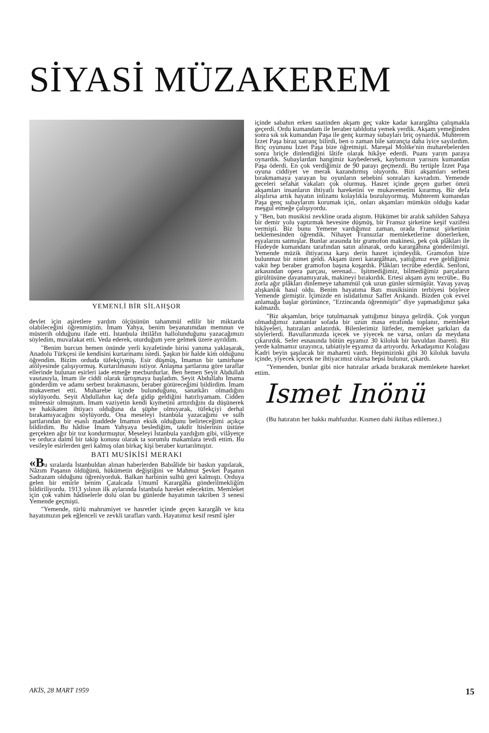SİYASİ MÜZAKEREM
YEMENLİ BİR SİLAHŞOR
devlet için aşiretlere yardım ölçüsünün tahammül edilir bir miktarda olabileceğini öğrenmiştim. İmam Yahya, benim beyanatımdan memnun ve müsterih olduğunu ifade etti. İstanbula ihtilâfın hallolunduğunu yazacağımızı söyledim, muvafakat etti. Veda ederek, oturduğum yere gelmek üzere ayrıldım.
"Benim burcun hemen önünde yerli kıyafetinde birisi yanıma yaklaşarak, Anadolu Türkçesi ile kendisini kurtarmamı istedi. Şaşkın bir halde kim olduğunu öğrendim. Bizim orduda tüfekçiymiş. Esir düşmüş, İmamın bir tamirhane atölyesinde çalışıyormuş. Kurtarılmasını istiyor. Anlaşma şartlarına göre taraflar ellerinde bulunan esirleri iade etmeğe mecburdurlar. Ben hemen Seyit Abdullah vasıtasıyla, İmam ile ciddi olarak tartışmaya başladım. Seyit Abdullahı İmama gönderdim ve adamı serbest bırakmasını, beraber götüreceğimi bildirdim. İmam mukavemet etti. Muharebe içinde bulunduğunu, sanatkârı olmadığını söylüyordu. Seyit Abdullahın kaç defa gidip geldiğini hatırlıyamam. Cidden müteessir olmuştum. İmam vaziyetin kendi kıymetini arttırdığını da düşünerek ve hakikaten ihtiyacı olduğuna da şüphe olmıyarak, tüfekçiyi derhal bırakamıyacağını söylüyordu. Ona meseleyi İstanbula yazacağımı ve sulh şartlarından bir esaslı maddede İmamın eksik olduğunu belirteceğimi açıkça bildirdim. Bu hâdise İmam Yahyaya beslediğim, takdir hislerinin üstüne gerçekten ağır bir toz kondurmuştur. Meseleyi İstanbula yazdığım gibi, vilâyetçe ve orduca daimî bir takip konusu olarak ta sorumlu makamlara tevdi ettim. Bu vesileyle esirlerden geri kalmış olan birkaç kişi beraber kurtarılmıştır.
BATI MUSİKİSİ MERAKI
«Bu sıralarda İstanbuldan alınan haberlerden Babıâlide bir baskın yapılarak, Nâzım Paşanın öldüğünü, hükümetin değiştiğini ve Mahmut Şevket Paşanın Sadrazam olduğunu öğreniyorduk. Balkan harbinin sulhü geri kalmıştı. Orduya gelen bir emirle benim Çatalcada Umumî Karargâha gönderilmekliğim bildiriliyordu. 1913 yılının ilk aylarında İstanbula hareket edecektim. Memleket için çok vahim hâdiselerle dolu olan bu günlerde hayatımın takriben 3 senesi Yemende geçmişti.
"Yemende, türlü mahrumiyet ve hasretler içinde geçen karargâh ve kıta hayatımızın pek eğlenceli ve zevkli tarafları vardı. Hayatımız kesif resmî işler
içinde sabahın erken saatinden akşam geç vakte kadar karargâhta çalışmakla geçerdi. Ordu kumandam ile beraber tabldotta yemek yerdik. Akşam yemeğinden sonra sık sık kumandan Paşa ile genç kurmay subayları briç oynardık. Muhterem İzzet Paşa biraz satranç bilirdi, ben o zaman bile satrançta daha iyice sayılırdım. Briç oyununu İzzet Paşa bize öğretmişti. Mareşal Moltke'nin muharebelerden sonra briçle dinlendiğini lâtife olarak hikâye ederdi. Puanı yarım paraya oynardık. Subaylardan hangimiz kaybedersek, kaybımızın yarısını kumandan Paşa öderdi. En çok verdiğimiz de 90 parayı geçmezdi. Bu tertiple İzzet Paşa oyuna ciddiyet ve merak kazandırmış oluyordu. Bizi akşamları serbest bırakmamaya yarayan bu oyunların sebebini sonraları kavradım. Yemende geceleri sefahat vakaları çok olurmuş. Hasret içinde geçen gurbet ömrü akşamları insanların ihtiyatlı hareketini ve mukavemetini kırarmış. Bir defa alışılırsa artık hayatın intizamı kolaylıkla bozuluyormuş. Muhterem kumandan Paşa genç subaylarım korumak için,. onları akşamları mümkün olduğu kadar meşgul etmeğe çalışıyordu.
y "Ben, batı musikisi zevkline orada alıştım. Hükümet bir aralık sahilden Sahaya bir demir yolu yaptırmak hevesine düşmüş, bir Fransız şirketine keşif vazifesi vermişti. Biz bunu Yemene vardığımız zaman, orada Fransız şirketinin beklemesinden öğrendik. Nihayet Fransızlar memleketlerine dönerlerken, eşyalarını satmışlar. Bunlar arasında bir gramofon makinesi, pek çok plâkları ile Hudeyde kumandanı tarafından satın alınarak, ordu karargâhına gönderilmişti. Yemende müzik ihtiyacına karşı derin hasret içindeydik. Gramofon bize bulunmaz bir nimet geldi. Akşam üzeri karargâhtan, yattığımız eve geldiğimiz vakit hep beraber gramofon başına koşardık. Plâkları tecrübe ederdik. Senfoni, arkasından opera parçası, serenad... İşitmediğimiz, bilmediğimiz parçaların gürültüsüne dayanamıyarak, makineyi bırakırdık. Ertesi akşam aynı tecrübe.. Bu zorla ağır plâkları dinlemeye tahammül çok uzun günler sürmüştür. Yavaş yavaş alışkanlık hasıl oldu. Benim hayatıma Batı musikisinin terbiyesi böylece Yemende girmiştir. İçimizde en istidatlımız Saffet Arıkandı. Bizden çok evvel anlamağa başlar görününce, "Erzincanda öğrenmiştir" diye yapmadığımız şaka kalmazdı.
"Biz akşamlan, briçe tutulmazsak yattığımız binaya gelirdik. Çok yorgun olmadığımız zamanlar sofada bir uzun masa etrafında toplanır, memleket hikâyeleri, hatıraları anlatırdık. Bilenlerimiz lütfeder, memleket şarkıları da söylerlerdi. Bavullarımızda içecek ve yiyecek ne varsa, onları da meydana çıkarırdık. Sefer esnasında bütün eşyamız 30 kiloluk bir bavuldan ibaretti. Bir yerde kalmamız uzayınca, tabiatiyle eşyamız da artıyordu. Arkadaşımız Kolağası Kadri beyin şaşılacak bir mahareti vardı. Hepimizinki gibi 30 kiloluk bavulu içinde, yiyecek içecek ne ihtiyacımız olursa hepsi bulunur, çıkardı.
"Yemenden, bunlar gibi nice hatıralar arkada bırakarak memlekete hareket ettim.
Ismet Inönü
(Bu hatıratın her hakkı mahfuzdur. Kısmen dahi iktibas edilemez.)
AKİS, 28 MART 1959 15